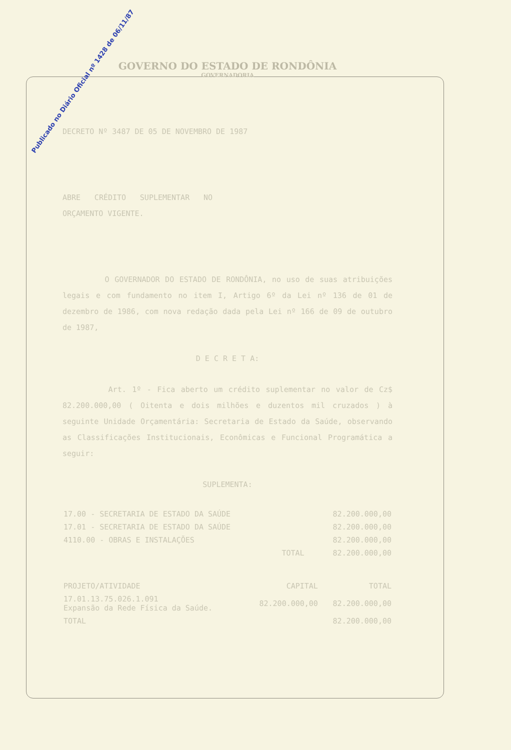Publicado no Diário Oficial nº 1428 de 06/11/87
GOVERNO DO ESTADO DE RONDÔNIA
GOVERNADORIA
DECRETO Nº 3487 DE 05 DE NOVEMBRO DE 1987
ABRE CRÉDITO SUPLEMENTAR NO ORÇAMENTO VIGENTE.
O GOVERNADOR DO ESTADO DE RONDÔNIA, no uso de suas atribuições legais e com fundamento no item I, Artigo 6º da Lei nº 136 de 01 de dezembro de 1986, com nova redação dada pela Lei nº 166 de 09 de outubro de 1987,
D E C R E T A:
Art. 1º - Fica aberto um crédito suplementar no valor de Cz$ 82.200.000,00 ( Oitenta e dois milhões e duzentos mil cruzados ) à seguinte Unidade Orçamentária: Secretaria de Estado da Saúde, observando as Classificações Institucionais, Econômicas e Funcional Programática a seguir:
SUPLEMENTA:
| 17.00 - SECRETARIA DE ESTADO DA SAÚDE | 82.200.000,00 |
| 17.01 - SECRETARIA DE ESTADO DA SAÚDE | 82.200.000,00 |
| 4110.00 - OBRAS E INSTALAÇÕES | 82.200.000,00 |
| TOTAL | 82.200.000,00 |
| PROJETO/ATIVIDADE | CAPITAL | TOTAL |
| --- | --- | --- |
| 17.01.13.75.026.1.091 Expansão da Rede Física da Saúde. | 82.200.000,00 | 82.200.000,00 |
| TOTAL | | 82.200.000,00 |